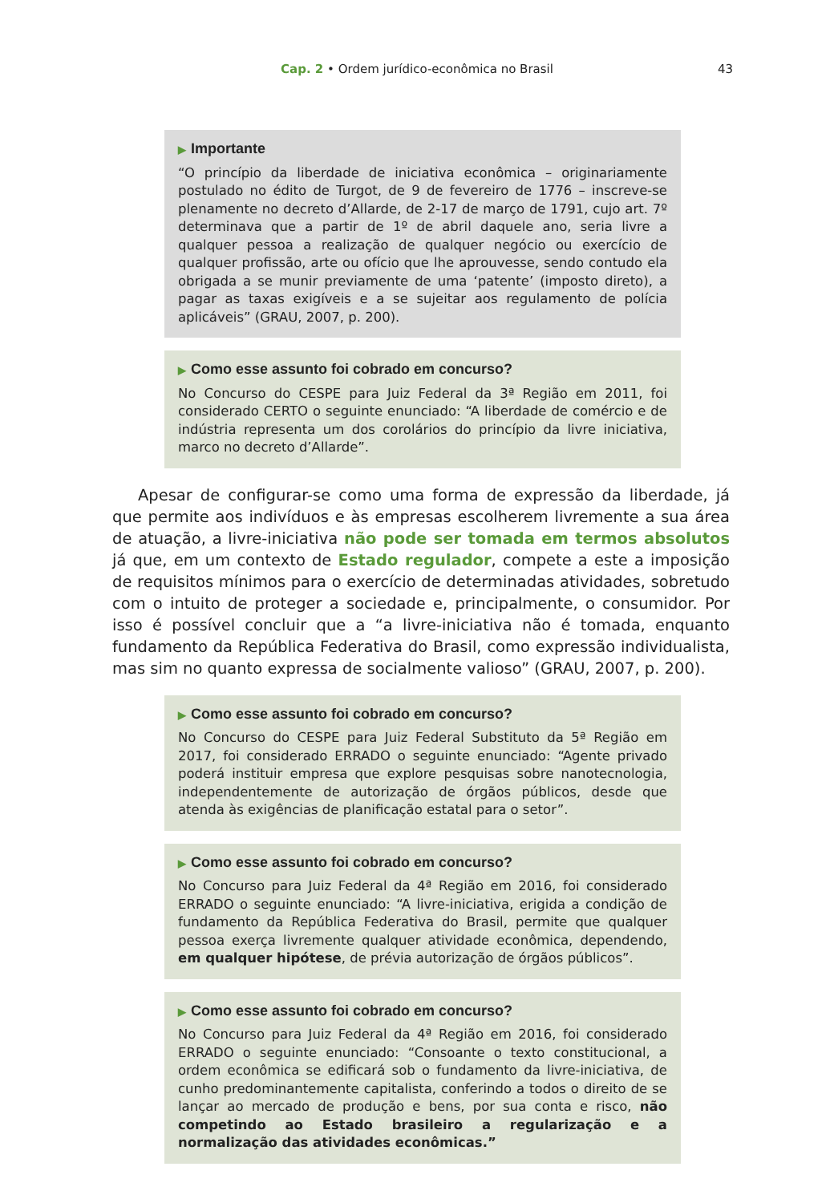Cap. 2 • Ordem jurídico-econômica no Brasil 43
▶ Importante
“O princípio da liberdade de iniciativa econômica – originariamente postulado no édito de Turgot, de 9 de fevereiro de 1776 – inscreve-se plenamente no decreto d’Allarde, de 2-17 de março de 1791, cujo art. 7º determinava que a partir de 1º de abril daquele ano, seria livre a qualquer pessoa a realização de qualquer negócio ou exercício de qualquer profissão, arte ou ofício que lhe aprouvesse, sendo contudo ela obrigada a se munir previamente de uma ‘patente’ (imposto direto), a pagar as taxas exigíveis e a se sujeitar aos regulamento de polícia aplicáveis” (GRAU, 2007, p. 200).
▶ Como esse assunto foi cobrado em concurso?
No Concurso do CESPE para Juiz Federal da 3ª Região em 2011, foi considerado CERTO o seguinte enunciado: “A liberdade de comércio e de indústria representa um dos corolários do princípio da livre iniciativa, marco no decreto d’Allarde”.
Apesar de configurar-se como uma forma de expressão da liberdade, já que permite aos indivíduos e às empresas escolherem livremente a sua área de atuação, a livre-iniciativa não pode ser tomada em termos absolutos já que, em um contexto de Estado regulador, compete a este a imposição de requisitos mínimos para o exercício de determinadas atividades, sobretudo com o intuito de proteger a sociedade e, principalmente, o consumidor. Por isso é possível concluir que a “a livre-iniciativa não é tomada, enquanto fundamento da República Federativa do Brasil, como expressão individualista, mas sim no quanto expressa de socialmente valioso” (GRAU, 2007, p. 200).
▶ Como esse assunto foi cobrado em concurso?
No Concurso do CESPE para Juiz Federal Substituto da 5ª Região em 2017, foi considerado ERRADO o seguinte enunciado: “Agente privado poderá instituir empresa que explore pesquisas sobre nanotecnologia, independentemente de autorização de órgãos públicos, desde que atenda às exigências de planificação estatal para o setor”.
▶ Como esse assunto foi cobrado em concurso?
No Concurso para Juiz Federal da 4ª Região em 2016, foi considerado ERRADO o seguinte enunciado: “A livre-iniciativa, erigida a condição de fundamento da República Federativa do Brasil, permite que qualquer pessoa exerça livremente qualquer atividade econômica, dependendo, em qualquer hipótese, de prévia autorização de órgãos públicos”.
▶ Como esse assunto foi cobrado em concurso?
No Concurso para Juiz Federal da 4ª Região em 2016, foi considerado ERRADO o seguinte enunciado: “Consoante o texto constitucional, a ordem econômica se edificará sob o fundamento da livre-iniciativa, de cunho predominantemente capitalista, conferindo a todos o direito de se lançar ao mercado de produção e bens, por sua conta e risco, não competindo ao Estado brasileiro a regularização e a normalização das atividades econômicas.”